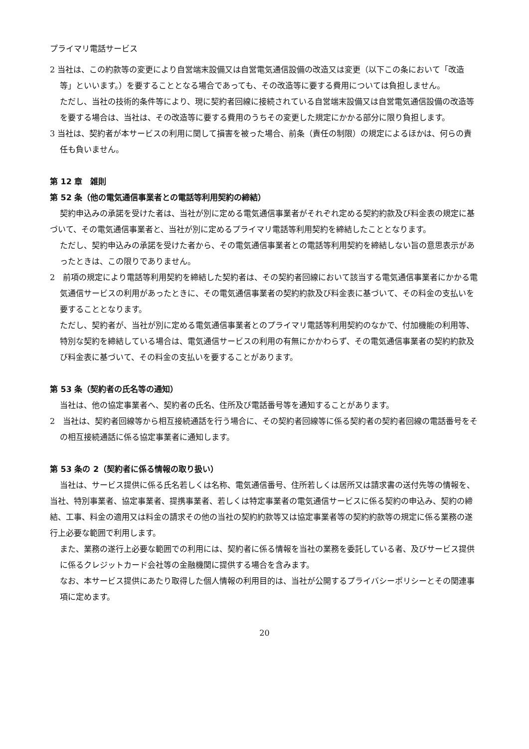プライマリ電話サービス
2 当社は、この約款等の変更により自営端末設備又は自営電気通信設備の改造又は変更（以下この条において「改造等」といいます。）を要することとなる場合であっても、その改造等に要する費用については負担しません。
ただし、当社の技術的条件等により、現に契約者回線に接続されている自営端末設備又は自営電気通信設備の改造等を要する場合は、当社は、その改造等に要する費用のうちその変更した規定にかかる部分に限り負担します。
3 当社は、契約者が本サービスの利用に関して損害を被った場合、前条（責任の制限）の規定によるほかは、何らの責任も負いません。
第 12 章　雑則
第 52 条（他の電気通信事業者との電話等利用契約の締結）
契約申込みの承諾を受けた者は、当社が別に定める電気通信事業者がそれぞれ定める契約約款及び料金表の規定に基づいて、その電気通信事業者と、当社が別に定めるプライマリ電話等利用契約を締結したこととなります。
ただし、契約申込みの承諾を受けた者から、その電気通信事業者との電話等利用契約を締結しない旨の意思表示があったときは、この限りでありません。
2　前項の規定により電話等利用契約を締結した契約者は、その契約者回線において該当する電気通信事業者にかかる電気通信サービスの利用があったときに、その電気通信事業者の契約約款及び料金表に基づいて、その料金の支払いを要することとなります。
ただし、契約者が、当社が別に定める電気通信事業者とのプライマリ電話等利用契約のなかで、付加機能の利用等、特別な契約を締結している場合は、電気通信サービスの利用の有無にかかわらず、その電気通信事業者の契約約款及び料金表に基づいて、その料金の支払いを要することがあります。
第 53 条（契約者の氏名等の通知）
当社は、他の協定事業者へ、契約者の氏名、住所及び電話番号等を通知することがあります。
2　当社は、契約者回線等から相互接続通話を行う場合に、その契約者回線等に係る契約者の契約者回線の電話番号をその相互接続通話に係る協定事業者に通知します。
第 53 条の 2（契約者に係る情報の取り扱い）
当社は、サービス提供に係る氏名若しくは名称、電気通信番号、住所若しくは居所又は請求書の送付先等の情報を、当社、特別事業者、協定事業者、提携事業者、若しくは特定事業者の電気通信サービスに係る契約の申込み、契約の締結、工事、料金の適用又は料金の請求その他の当社の契約約款等又は協定事業者等の契約約款等の規定に係る業務の遂行上必要な範囲で利用します。
また、業務の遂行上必要な範囲での利用には、契約者に係る情報を当社の業務を委託している者、及びサービス提供に係るクレジットカード会社等の金融機関に提供する場合を含みます。
なお、本サービス提供にあたり取得した個人情報の利用目的は、当社が公開するプライバシーポリシーとその関連事項に定めます。
20